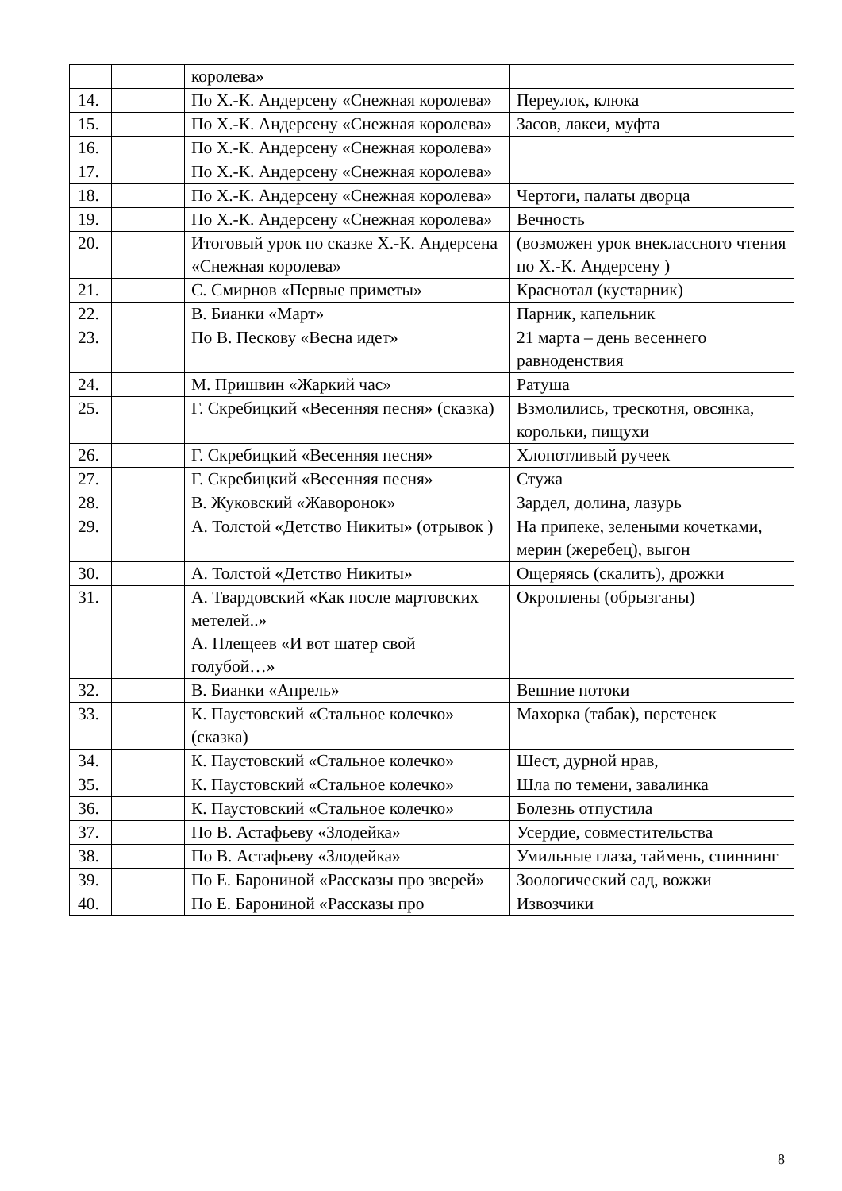| | | королева» | |
| 14. | | По Х.-К. Андерсену «Снежная королева» | Переулок, клюка |
| 15. | | По Х.-К. Андерсену «Снежная королева» | Засов, лакеи, муфта |
| 16. | | По Х.-К. Андерсену «Снежная королева» | |
| 17. | | По Х.-К. Андерсену «Снежная королева» | |
| 18. | | По Х.-К. Андерсену «Снежная королева» | Чертоги, палаты дворца |
| 19. | | По Х.-К. Андерсену «Снежная королева» | Вечность |
| 20. | | Итоговый урок по сказке Х.-К. Андерсена «Снежная королева» | (возможен урок внеклассного чтения по Х.-К. Андерсену ) |
| 21. | | С. Смирнов «Первые приметы» | Краснотал (кустарник) |
| 22. | | В. Бианки «Март» | Парник, капельник |
| 23. | | По В. Пескову «Весна идет» | 21 марта – день весеннего равноденствия |
| 24. | | М. Пришвин «Жаркий час» | Ратуша |
| 25. | | Г. Скребицкий «Весенняя песня» (сказка) | Взмолились, трескотня, овсянка, корольки, пищухи |
| 26. | | Г. Скребицкий «Весенняя песня» | Хлопотливый ручеек |
| 27. | | Г. Скребицкий «Весенняя песня» | Стужа |
| 28. | | В. Жуковский «Жаворонок» | Зардел, долина, лазурь |
| 29. | | А. Толстой «Детство Никиты» (отрывок ) | На припеке, зелеными кочетками, мерин (жеребец), выгон |
| 30. | | А. Толстой «Детство Никиты» | Ощеряясь (скалить), дрожки |
| 31. | | А. Твардовский «Как после мартовских метелей..» А. Плещеев «И вот шатер свой голубой…» | Окроплены (обрызганы) |
| 32. | | В. Бианки «Апрель» | Вешние потоки |
| 33. | | К. Паустовский «Стальное колечко» (сказка) | Махорка (табак), перстенек |
| 34. | | К. Паустовский «Стальное колечко» | Шест, дурной нрав, |
| 35. | | К. Паустовский «Стальное колечко» | Шла по темени, завалинка |
| 36. | | К. Паустовский «Стальное колечко» | Болезнь отпустила |
| 37. | | По В. Астафьеву «Злодейка» | Усердие, совместительства |
| 38. | | По В. Астафьеву «Злодейка» | Умильные глаза, таймень, спиннинг |
| 39. | | По Е. Барониной «Рассказы про зверей» | Зоологический сад, вожжи |
| 40. | | По Е. Барониной «Рассказы про | Извозчики |
8